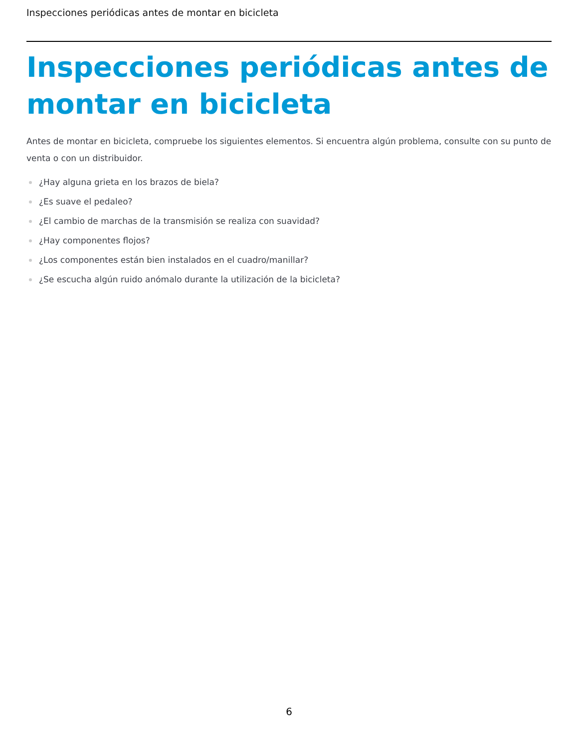Inspecciones periódicas antes de montar en bicicleta
Inspecciones periódicas antes de montar en bicicleta
Antes de montar en bicicleta, compruebe los siguientes elementos. Si encuentra algún problema, consulte con su punto de venta o con un distribuidor.
¿Hay alguna grieta en los brazos de biela?
¿Es suave el pedaleo?
¿El cambio de marchas de la transmisión se realiza con suavidad?
¿Hay componentes flojos?
¿Los componentes están bien instalados en el cuadro/manillar?
¿Se escucha algún ruido anómalo durante la utilización de la bicicleta?
6